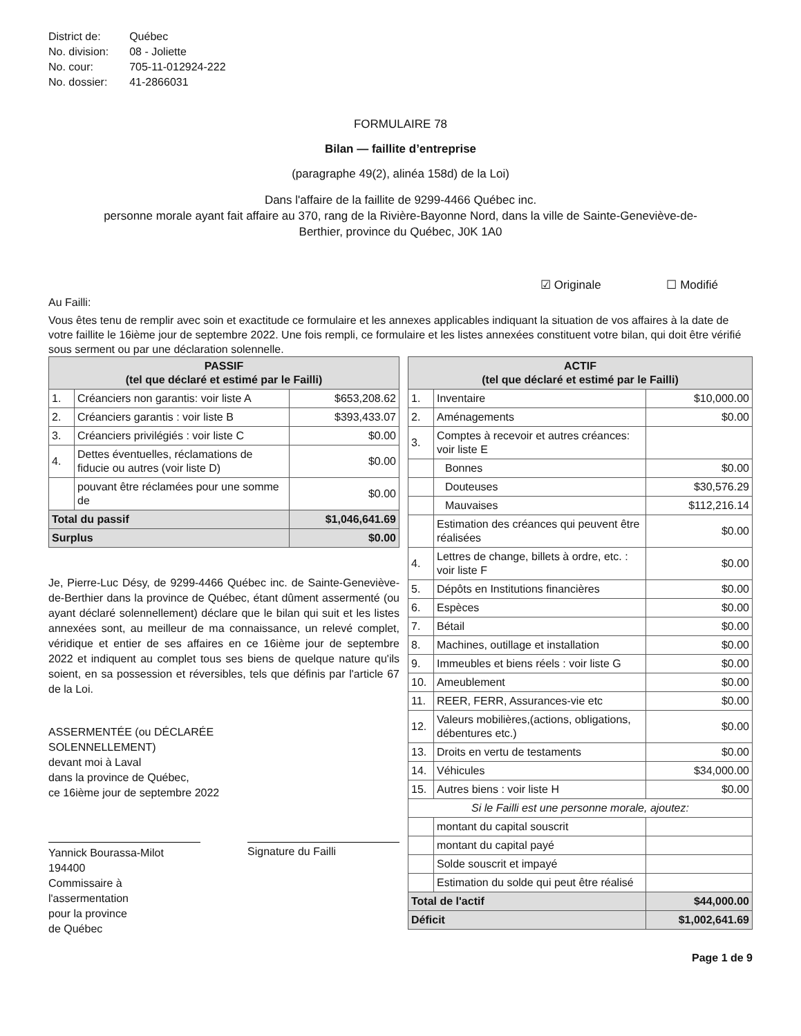| District de: | Québec |
| No. division: | 08 - Joliette |
| No. cour: | 705-11-012924-222 |
| No. dossier: | 41-2866031 |
FORMULAIRE 78
Bilan — faillite d’entreprise
(paragraphe 49(2), alinéa 158d) de la Loi)
Dans l'affaire de la faillite de 9299-4466 Québec inc.
personne morale ayant fait affaire au 370, rang de la Rivière-Bayonne Nord, dans la ville de Sainte-Geneviève-de-
Berthier, province du Québec, J0K 1A0
☑ Originale ☐ Modifié
Au Failli:
Vous êtes tenu de remplir avec soin et exactitude ce formulaire et les annexes applicables indiquant la situation de vos affaires à la date de votre faillite le 16ième jour de septembre 2022. Une fois rempli, ce formulaire et les listes annexées constituent votre bilan, qui doit être vérifié sous serment ou par une déclaration solennelle.
| PASSIF (tel que déclaré et estimé par le Failli) | | |
| --- | --- | --- |
| 1. | Créanciers non garantis: voir liste A | $653,208.62 |
| 2. | Créanciers garantis : voir liste B | $393,433.07 |
| 3. | Créanciers privilégiés : voir liste C | $0.00 |
| 4. | Dettes éventuelles, réclamations de fiducie ou autres (voir liste D) | $0.00 |
| | pouvant être réclamées pour une somme de | $0.00 |
| Total du passif | | $1,046,641.69 |
| Surplus | | $0.00 |
Je, Pierre-Luc Désy, de 9299-4466 Québec inc. de Sainte-Geneviève-de-Berthier dans la province de Québec, étant dûment assermenté (ou ayant déclaré solennellement) déclare que le bilan qui suit et les listes annexées sont, au meilleur de ma connaissance, un relevé complet, véridique et entier de ses affaires en ce 16ième jour de septembre 2022 et indiquent au complet tous ses biens de quelque nature qu'ils soient, en sa possession et réversibles, tels que définis par l'article 67 de la Loi.
ASSERMENTÉE (ou DÉCLARÉE
SOLENNELLEMENT)
devant moi à Laval
dans la province de Québec,
ce 16ième jour de septembre 2022
Yannick Bourassa-Milot
194400
Commissaire à
l'assermentation
pour la province
de Québec
Signature du Failli
| ACTIF (tel que déclaré et estimé par le Failli) | | |
| --- | --- | --- |
| 1. | Inventaire | $10,000.00 |
| 2. | Aménagements | $0.00 |
| 3. | Comptes à recevoir et autres créances: voir liste E | |
| | Bonnes | $0.00 |
| | Douteuses | $30,576.29 |
| | Mauvaises | $112,216.14 |
| | Estimation des créances qui peuvent être réalisées | $0.00 |
| 4. | Lettres de change, billets à ordre, etc. : voir liste F | $0.00 |
| 5. | Dépôts en Institutions financières | $0.00 |
| 6. | Espèces | $0.00 |
| 7. | Bétail | $0.00 |
| 8. | Machines, outillage et installation | $0.00 |
| 9. | Immeubles et biens réels : voir liste G | $0.00 |
| 10. | Ameublement | $0.00 |
| 11. | REER, FERR, Assurances-vie etc | $0.00 |
| 12. | Valeurs mobilières,(actions, obligations, débentures etc.) | $0.00 |
| 13. | Droits en vertu de testaments | $0.00 |
| 14. | Véhicules | $34,000.00 |
| 15. | Autres biens : voir liste H | $0.00 |
| Si le Failli est une personne morale, ajoutez: | | |
| | montant du capital souscrit | |
| | montant du capital payé | |
| | Solde souscrit et impayé | |
| | Estimation du solde qui peut être réalisé | |
| Total de l'actif | | $44,000.00 |
| Déficit | | $1,002,641.69 |
Page 1 de 9